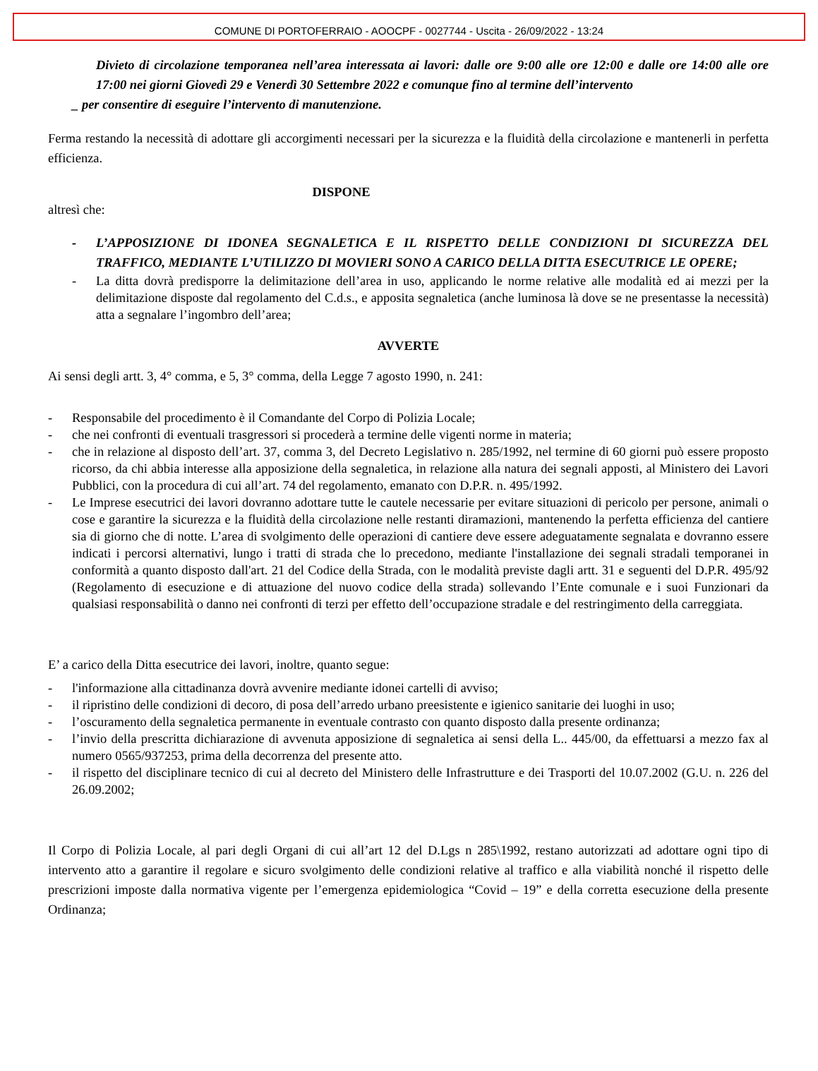COMUNE DI PORTOFERRAIO - AOOCPF - 0027744 - Uscita - 26/09/2022 - 13:24
Divieto di circolazione temporanea nell’area interessata ai lavori: dalle ore 9:00 alle ore 12:00 e dalle ore 14:00 alle ore 17:00 nei giorni Giovedì 29 e Venerdì 30 Settembre 2022 e comunque fino al termine dell’intervento
_ per consentire di eseguire l’intervento di manutenzione.
Ferma restando la necessità di adottare gli accorgimenti necessari per la sicurezza e la fluidità della circolazione e mantenerli in perfetta efficienza.
DISPONE
altresì che:
- L’APPOSIZIONE DI IDONEA SEGNALETICA E IL RISPETTO DELLE CONDIZIONI DI SICUREZZA DEL TRAFFICO, MEDIANTE L’UTILIZZO DI MOVIERI SONO A CARICO DELLA DITTA ESECUTRICE LE OPERE;
- La ditta dovrà predisporre la delimitazione dell’area in uso, applicando le norme relative alle modalità ed ai mezzi per la delimitazione disposte dal regolamento del C.d.s., e apposita segnaletica (anche luminosa là dove se ne presentasse la necessità) atta a segnalare l’ingombro dell’area;
AVVERTE
Ai sensi degli artt. 3, 4° comma, e 5, 3° comma, della Legge 7 agosto 1990, n. 241:
- Responsabile del procedimento è il Comandante del Corpo di Polizia Locale;
- che nei confronti di eventuali trasgressori si procederà a termine delle vigenti norme in materia;
- che in relazione al disposto dell’art. 37, comma 3, del Decreto Legislativo n. 285/1992, nel termine di 60 giorni può essere proposto ricorso, da chi abbia interesse alla apposizione della segnaletica, in relazione alla natura dei segnali apposti, al Ministero dei Lavori Pubblici, con la procedura di cui all’art. 74 del regolamento, emanato con D.P.R. n. 495/1992.
- Le Imprese esecutrici dei lavori dovranno adottare tutte le cautele necessarie per evitare situazioni di pericolo per persone, animali o cose e garantire la sicurezza e la fluidità della circolazione nelle restanti diramazioni, mantenendo la perfetta efficienza del cantiere sia di giorno che di notte. L’area di svolgimento delle operazioni di cantiere deve essere adeguatamente segnalata e dovranno essere indicati i percorsi alternativi, lungo i tratti di strada che lo precedono, mediante l'installazione dei segnali stradali temporanei in conformità a quanto disposto dall'art. 21 del Codice della Strada, con le modalità previste dagli artt. 31 e seguenti del D.P.R. 495/92 (Regolamento di esecuzione e di attuazione del nuovo codice della strada) sollevando l’Ente comunale e i suoi Funzionari da qualsiasi responsabilità o danno nei confronti di terzi per effetto dell’occupazione stradale e del restringimento della carreggiata.
E’ a carico della Ditta esecutrice dei lavori, inoltre, quanto segue:
- l'informazione alla cittadinanza dovrà avvenire mediante idonei cartelli di avviso;
- il ripristino delle condizioni di decoro, di posa dell’arredo urbano preesistente e igienico sanitarie dei luoghi in uso;
- l’oscuramento della segnaletica permanente in eventuale contrasto con quanto disposto dalla presente ordinanza;
- l’invio della prescritta dichiarazione di avvenuta apposizione di segnaletica ai sensi della L.. 445/00, da effettuarsi a mezzo fax al numero 0565/937253, prima della decorrenza del presente atto.
- il rispetto del disciplinare tecnico di cui al decreto del Ministero delle Infrastrutture e dei Trasporti del 10.07.2002 (G.U. n. 226 del 26.09.2002;
Il Corpo di Polizia Locale, al pari degli Organi di cui all’art 12 del D.Lgs n 285\1992, restano autorizzati ad adottare ogni tipo di intervento atto a garantire il regolare e sicuro svolgimento delle condizioni relative al traffico e alla viabilità nonché il rispetto delle prescrizioni imposte dalla normativa vigente per l’emergenza epidemiologica “Covid – 19” e della corretta esecuzione della presente Ordinanza;